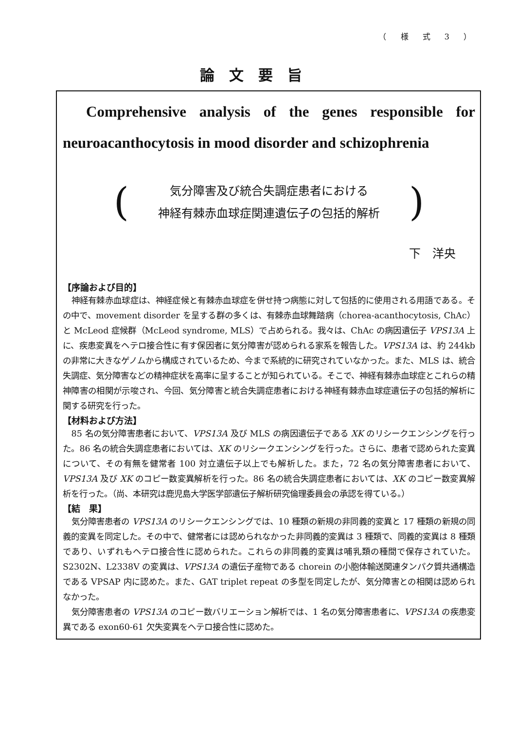（ 様 式 3 ）
論文要旨
Comprehensive analysis of the genes responsible for
neuroacanthocytosis in mood disorder and schizophrenia
(
気分障害及び統合失調症患者における
神経有棘赤血球症関連遺伝子の包括的解析
)
下　洋央
【序論および目的】
神経有棘赤血球症は、神経症候と有棘赤血球症を併せ持つ病態に対して包括的に使用される用語である。その中で、movement disorder を呈する群の多くは、有棘赤血球舞踏病（chorea-acanthocytosis, ChAc）と McLeod 症候群（McLeod syndrome, MLS）で占められる。我々は、ChAc の病因遺伝子 VPS13A 上に、疾患変異をヘテロ接合性に有す保因者に気分障害が認められる家系を報告した。VPS13A は、約 244kb の非常に大きなゲノムから構成されているため、今まで系統的に研究されていなかった。また、MLS は、統合失調症、気分障害などの精神症状を高率に呈することが知られている。そこで、神経有棘赤血球症とこれらの精神障害の相関が示唆され、今回、気分障害と統合失調症患者における神経有棘赤血球症遺伝子の包括的解析に関する研究を行った。
【材料および方法】
85 名の気分障害患者において、VPS13A 及び MLS の病因遺伝子である XK のリシークエンシングを行った。86 名の統合失調症患者においては、XK のリシークエンシングを行った。さらに、患者で認められた変異について、その有無を健常者 100 対立遺伝子以上でも解析した。また，72 名の気分障害患者において、VPS13A 及び XK のコピー数変異解析を行った。86 名の統合失調症患者においては、XK のコピー数変異解析を行った。（尚、本研究は鹿児島大学医学部遺伝子解析研究倫理委員会の承認を得ている。）
【結　果】
気分障害患者の VPS13A のリシークエンシングでは、10 種類の新規の非同義的変異と 17 種類の新規の同義的変異を同定した。その中で、健常者には認められなかった非同義的変異は 3 種類で、同義的変異は 8 種類であり、いずれもヘテロ接合性に認められた。これらの非同義的変異は哺乳類の種間で保存されていた。S2302N、L2338V の変異は、VPS13A の遺伝子産物である chorein の小胞体輸送関連タンパク質共通構造である VPSAP 内に認めた。また、GAT triplet repeat の多型を同定したが、気分障害との相関は認められなかった。
気分障害患者の VPS13A のコピー数バリエーション解析では、1 名の気分障害患者に、VPS13A の疾患変異である exon60-61 欠失変異をヘテロ接合性に認めた。